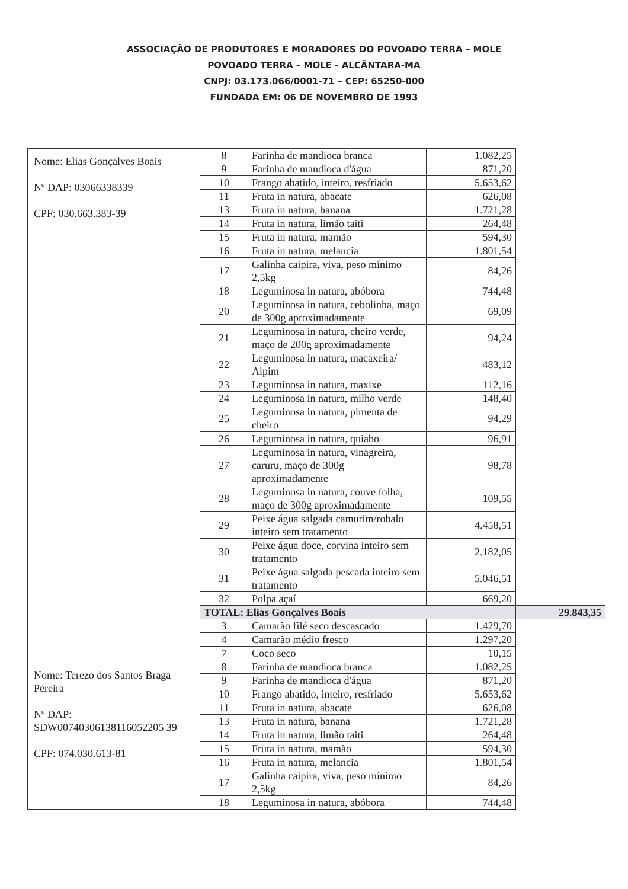ASSOCIAÇÃO DE PRODUTORES E MORADORES DO POVOADO TERRA – MOLE
POVOADO TERRA – MOLE - ALCÂNTARA-MA
CNPJ: 03.173.066/0001-71 – CEP: 65250-000
FUNDADA EM: 06 DE NOVEMBRO DE 1993
| Nome: Elias Gonçalves Boais Nº DAP: 03066338339 CPF: 030.663.383-39 | 8 | Farinha de mandioca branca | 1.082,25 | |
| | 9 | Farinha de mandioca d'água | 871,20 | |
| | 10 | Frango abatido, inteiro, resfriado | 5.653,62 | |
| | 11 | Fruta in natura, abacate | 626,08 | |
| | 13 | Fruta in natura, banana | 1.721,28 | |
| | 14 | Fruta in natura, limão taiti | 264,48 | |
| | 15 | Fruta in natura, mamão | 594,30 | |
| | 16 | Fruta in natura, melancia | 1.801,54 | |
| | 17 | Galinha caipira, viva, peso mínimo 2,5kg | 84,26 | |
| | 18 | Leguminosa in natura, abóbora | 744,48 | |
| | 20 | Leguminosa in natura, cebolinha, maço de 300g aproximadamente | 69,09 | |
| | 21 | Leguminosa in natura, cheiro verde, maço de 200g aproximadamente | 94,24 | |
| | 22 | Leguminosa in natura, macaxeira/ Aipim | 483,12 | |
| | 23 | Leguminosa in natura, maxixe | 112,16 | |
| | 24 | Leguminosa in natura, milho verde | 148,40 | |
| | 25 | Leguminosa in natura, pimenta de cheiro | 94,29 | |
| | 26 | Leguminosa in natura, quiabo | 96,91 | |
| | 27 | Leguminosa in natura, vinagreira, caruru, maço de 300g aproximadamente | 98,78 | |
| | 28 | Leguminosa in natura, couve folha, maço de 300g aproximadamente | 109,55 | |
| | 29 | Peixe água salgada camurim/robalo inteiro sem tratamento | 4.458,51 | |
| | 30 | Peixe água doce, corvina inteiro sem tratamento | 2.182,05 | |
| | 31 | Peixe água salgada pescada inteiro sem tratamento | 5.046,51 | |
| | 32 | Polpa açaí | 669,20 | |
| | TOTAL: Elias Gonçalves Boais | | | 29.843,35 |
| Nome: Terezo dos Santos Braga Pereira Nº DAP: SDW00740306138116052205 39 CPF: 074.030.613-81 | 3 | Camarão filé seco descascado | 1.429,70 | |
| | 4 | Camarão médio fresco | 1.297,20 | |
| | 7 | Coco seco | 10,15 | |
| | 8 | Farinha de mandioca branca | 1.082,25 | |
| | 9 | Farinha de mandioca d'água | 871,20 | |
| | 10 | Frango abatido, inteiro, resfriado | 5.653,62 | |
| | 11 | Fruta in natura, abacate | 626,08 | |
| | 13 | Fruta in natura, banana | 1.721,28 | |
| | 14 | Fruta in natura, limão taiti | 264,48 | |
| | 15 | Fruta in natura, mamão | 594,30 | |
| | 16 | Fruta in natura, melancia | 1.801,54 | |
| | 17 | Galinha caipira, viva, peso mínimo 2,5kg | 84,26 | |
| | 18 | Leguminosa in natura, abóbora | 744,48 | |